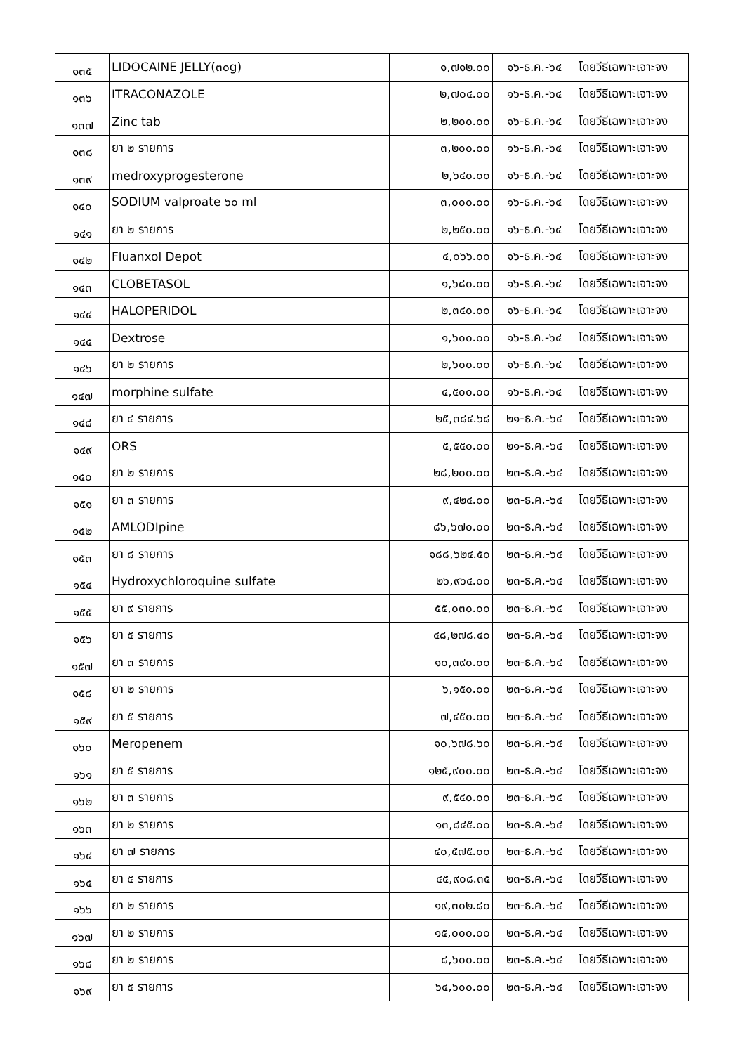| ๑๓๕ | LIDOCAINE JELLY(๓๐g) | ๑,๗๑๒.๐๐ | ๑๖-ธ.ค.-๖๔ | โดยวีธีเฉพาะเจาะจง |
| ๑๓๖ | ITRACONAZOLE | ๒,๗๐๔.๐๐ | ๑๖-ธ.ค.-๖๔ | โดยวีธีเฉพาะเจาะจง |
| ๑๓๗ | Zinc tab | ๒,๒๐๐.๐๐ | ๑๖-ธ.ค.-๖๔ | โดยวีธีเฉพาะเจาะจง |
| ๑๓๘ | ยา ๒ รายการ | ๓,๒๐๐.๐๐ | ๑๖-ธ.ค.-๖๔ | โดยวีธีเฉพาะเจาะจง |
| ๑๓๙ | medroxyprogesterone | ๒,๖๔๐.๐๐ | ๑๖-ธ.ค.-๖๔ | โดยวีธีเฉพาะเจาะจง |
| ๑๔๐ | SODIUM valproate ๖๐ ml | ๓,๐๐๐.๐๐ | ๑๖-ธ.ค.-๖๔ | โดยวีธีเฉพาะเจาะจง |
| ๑๔๑ | ยา ๒ รายการ | ๒,๒๕๐.๐๐ | ๑๖-ธ.ค.-๖๔ | โดยวีธีเฉพาะเจาะจง |
| ๑๔๒ | Fluanxol Depot | ๔,๐๖๖.๐๐ | ๑๖-ธ.ค.-๖๔ | โดยวีธีเฉพาะเจาะจง |
| ๑๔๓ | CLOBETASOL | ๑,๖๘๐.๐๐ | ๑๖-ธ.ค.-๖๔ | โดยวีธีเฉพาะเจาะจง |
| ๑๔๔ | HALOPERIDOL | ๒,๓๔๐.๐๐ | ๑๖-ธ.ค.-๖๔ | โดยวีธีเฉพาะเจาะจง |
| ๑๔๕ | Dextrose | ๑,๖๐๐.๐๐ | ๑๖-ธ.ค.-๖๔ | โดยวีธีเฉพาะเจาะจง |
| ๑๔๖ | ยา ๒ รายการ | ๒,๖๐๐.๐๐ | ๑๖-ธ.ค.-๖๔ | โดยวีธีเฉพาะเจาะจง |
| ๑๔๗ | morphine sulfate | ๔,๕๐๐.๐๐ | ๑๖-ธ.ค.-๖๔ | โดยวีธีเฉพาะเจาะจง |
| ๑๔๘ | ยา ๔ รายการ | ๒๕,๓๘๔.๖๘ | ๒๑-ธ.ค.-๖๔ | โดยวีธีเฉพาะเจาะจง |
| ๑๔๙ | ORS | ๕,๕๕๐.๐๐ | ๒๑-ธ.ค.-๖๔ | โดยวีธีเฉพาะเจาะจง |
| ๑๕๐ | ยา ๒ รายการ | ๒๘,๒๐๐.๐๐ | ๒๓-ธ.ค.-๖๔ | โดยวีธีเฉพาะเจาะจง |
| ๑๕๑ | ยา ๓ รายการ | ๙,๔๒๔.๐๐ | ๒๓-ธ.ค.-๖๔ | โดยวีธีเฉพาะเจาะจง |
| ๑๕๒ | AMLODIpine | ๘๖,๖๗๐.๐๐ | ๒๓-ธ.ค.-๖๔ | โดยวีธีเฉพาะเจาะจง |
| ๑๕๓ | ยา ๘ รายการ | ๑๘๘,๖๒๔.๕๐ | ๒๓-ธ.ค.-๖๔ | โดยวีธีเฉพาะเจาะจง |
| ๑๕๔ | Hydroxychloroquine sulfate | ๒๖,๙๖๔.๐๐ | ๒๓-ธ.ค.-๖๔ | โดยวีธีเฉพาะเจาะจง |
| ๑๕๕ | ยา ๙ รายการ | ๕๕,๐๓๐.๐๐ | ๒๓-ธ.ค.-๖๔ | โดยวีธีเฉพาะเจาะจง |
| ๑๕๖ | ยา ๕ รายการ | ๔๘,๒๗๘.๔๐ | ๒๓-ธ.ค.-๖๔ | โดยวีธีเฉพาะเจาะจง |
| ๑๕๗ | ยา ๓ รายการ | ๑๐,๓๙๐.๐๐ | ๒๓-ธ.ค.-๖๔ | โดยวีธีเฉพาะเจาะจง |
| ๑๕๘ | ยา ๒ รายการ | ๖,๑๕๐.๐๐ | ๒๓-ธ.ค.-๖๔ | โดยวีธีเฉพาะเจาะจง |
| ๑๕๙ | ยา ๕ รายการ | ๗,๔๕๐.๐๐ | ๒๓-ธ.ค.-๖๔ | โดยวีธีเฉพาะเจาะจง |
| ๑๖๐ | Meropenem | ๑๐,๖๗๘.๖๐ | ๒๓-ธ.ค.-๖๔ | โดยวีธีเฉพาะเจาะจง |
| ๑๖๑ | ยา ๕ รายการ | ๑๒๕,๙๐๐.๐๐ | ๒๓-ธ.ค.-๖๔ | โดยวีธีเฉพาะเจาะจง |
| ๑๖๒ | ยา ๓ รายการ | ๙,๕๔๐.๐๐ | ๒๓-ธ.ค.-๖๔ | โดยวีธีเฉพาะเจาะจง |
| ๑๖๓ | ยา ๒ รายการ | ๑๓,๘๔๕.๐๐ | ๒๓-ธ.ค.-๖๔ | โดยวีธีเฉพาะเจาะจง |
| ๑๖๔ | ยา ๗ รายการ | ๔๐,๕๗๕.๐๐ | ๒๓-ธ.ค.-๖๔ | โดยวีธีเฉพาะเจาะจง |
| ๑๖๕ | ยา ๕ รายการ | ๔๕,๙๐๘.๓๕ | ๒๓-ธ.ค.-๖๔ | โดยวีธีเฉพาะเจาะจง |
| ๑๖๖ | ยา ๒ รายการ | ๑๙,๓๐๒.๘๐ | ๒๓-ธ.ค.-๖๔ | โดยวีธีเฉพาะเจาะจง |
| ๑๖๗ | ยา ๒ รายการ | ๑๕,๐๐๐.๐๐ | ๒๓-ธ.ค.-๖๔ | โดยวีธีเฉพาะเจาะจง |
| ๑๖๘ | ยา ๒ รายการ | ๘,๖๐๐.๐๐ | ๒๓-ธ.ค.-๖๔ | โดยวีธีเฉพาะเจาะจง |
| ๑๖๙ | ยา ๕ รายการ | ๖๔,๖๐๐.๐๐ | ๒๓-ธ.ค.-๖๔ | โดยวีธีเฉพาะเจาะจง |